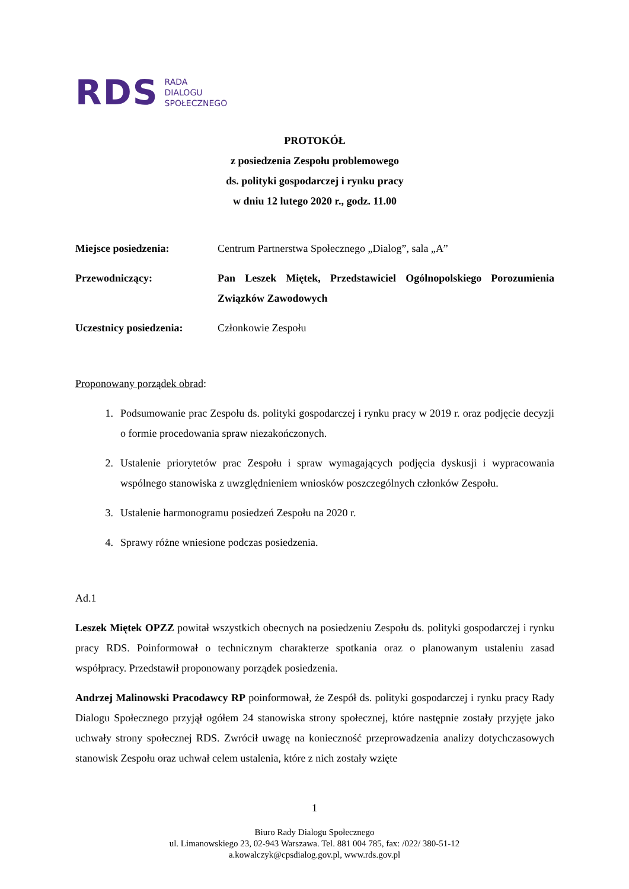RDS
RADA
DIALOGU
SPOŁECZNEGO
PROTOKÓŁ
z posiedzenia Zespołu problemowego
ds. polityki gospodarczej i rynku pracy
w dniu 12 lutego 2020 r., godz. 11.00
Miejsce posiedzenia: Centrum Partnerstwa Społecznego „Dialog”, sala „A”
Przewodniczący: Pan Leszek Miętek, Przedstawiciel Ogólnopolskiego Porozumienia Związków Zawodowych
Uczestnicy posiedzenia:
Członkowie Zespołu
Proponowany porządek obrad:
1. Podsumowanie prac Zespołu ds. polityki gospodarczej i rynku pracy w 2019 r. oraz podjęcie decyzji o formie procedowania spraw niezakończonych.
2. Ustalenie priorytetów prac Zespołu i spraw wymagających podjęcia dyskusji i wypracowania wspólnego stanowiska z uwzględnieniem wniosków poszczególnych członków Zespołu.
3. Ustalenie harmonogramu posiedzeń Zespołu na 2020 r.
4. Sprawy różne wniesione podczas posiedzenia.
Ad.1
Leszek Miętek OPZZ powitał wszystkich obecnych na posiedzeniu Zespołu ds. polityki gospodarczej i rynku pracy RDS. Poinformował o technicznym charakterze spotkania oraz o planowanym ustaleniu zasad współpracy. Przedstawił proponowany porządek posiedzenia.
Andrzej Malinowski Pracodawcy RP poinformował, że Zespół ds. polityki gospodarczej i rynku pracy Rady Dialogu Społecznego przyjął ogółem 24 stanowiska strony społecznej, które następnie zostały przyjęte jako uchwały strony społecznej RDS. Zwrócił uwagę na konieczność przeprowadzenia analizy dotychczasowych stanowisk Zespołu oraz uchwał celem ustalenia, które z nich zostały wzięte
1
Biuro Rady Dialogu Społecznego
ul. Limanowskiego 23, 02-943 Warszawa. Tel. 881 004 785, fax: /022/ 380-51-12
a.kowalczyk@cpsdialog.gov.pl, www.rds.gov.pl